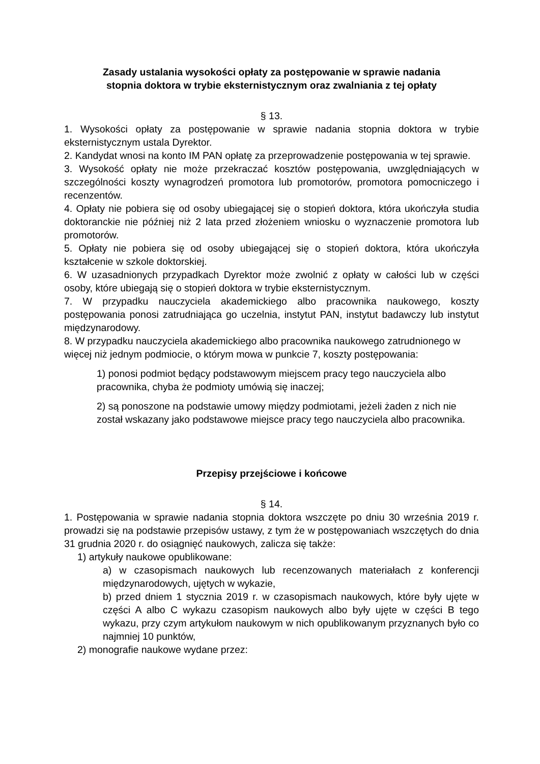Zasady ustalania wysokości opłaty za postępowanie w sprawie nadania
stopnia doktora w trybie eksternistycznym oraz zwalniania z tej opłaty
§ 13.
1. Wysokości opłaty za postępowanie w sprawie nadania stopnia doktora w trybie eksternistycznym ustala Dyrektor.
2. Kandydat wnosi na konto IM PAN opłatę za przeprowadzenie postępowania w tej sprawie.
3. Wysokość opłaty nie może przekraczać kosztów postępowania, uwzględniających w szczególności koszty wynagrodzeń promotora lub promotorów, promotora pomocniczego i recenzentów.
4. Opłaty nie pobiera się od osoby ubiegającej się o stopień doktora, która ukończyła studia doktoranckie nie później niż 2 lata przed złożeniem wniosku o wyznaczenie promotora lub promotorów.
5. Opłaty nie pobiera się od osoby ubiegającej się o stopień doktora, która ukończyła kształcenie w szkole doktorskiej.
6. W uzasadnionych przypadkach Dyrektor może zwolnić z opłaty w całości lub w części osoby, które ubiegają się o stopień doktora w trybie eksternistycznym.
7. W przypadku nauczyciela akademickiego albo pracownika naukowego, koszty postępowania ponosi zatrudniająca go uczelnia, instytut PAN, instytut badawczy lub instytut międzynarodowy.
8. W przypadku nauczyciela akademickiego albo pracownika naukowego zatrudnionego w więcej niż jednym podmiocie, o którym mowa w punkcie 7, koszty postępowania:
1) ponosi podmiot będący podstawowym miejscem pracy tego nauczyciela albo pracownika, chyba że podmioty umówią się inaczej;
2) są ponoszone na podstawie umowy między podmiotami, jeżeli żaden z nich nie został wskazany jako podstawowe miejsce pracy tego nauczyciela albo pracownika.
Przepisy przejściowe i końcowe
§ 14.
1. Postępowania w sprawie nadania stopnia doktora wszczęte po dniu 30 września 2019 r. prowadzi się na podstawie przepisów ustawy, z tym że w postępowaniach wszczętych do dnia 31 grudnia 2020 r. do osiągnięć naukowych, zalicza się także:
1) artykuły naukowe opublikowane:
a) w czasopismach naukowych lub recenzowanych materiałach z konferencji międzynarodowych, ujętych w wykazie,
b) przed dniem 1 stycznia 2019 r. w czasopismach naukowych, które były ujęte w części A albo C wykazu czasopism naukowych albo były ujęte w części B tego wykazu, przy czym artykułom naukowym w nich opublikowanym przyznanych było co najmniej 10 punktów,
2) monografie naukowe wydane przez: